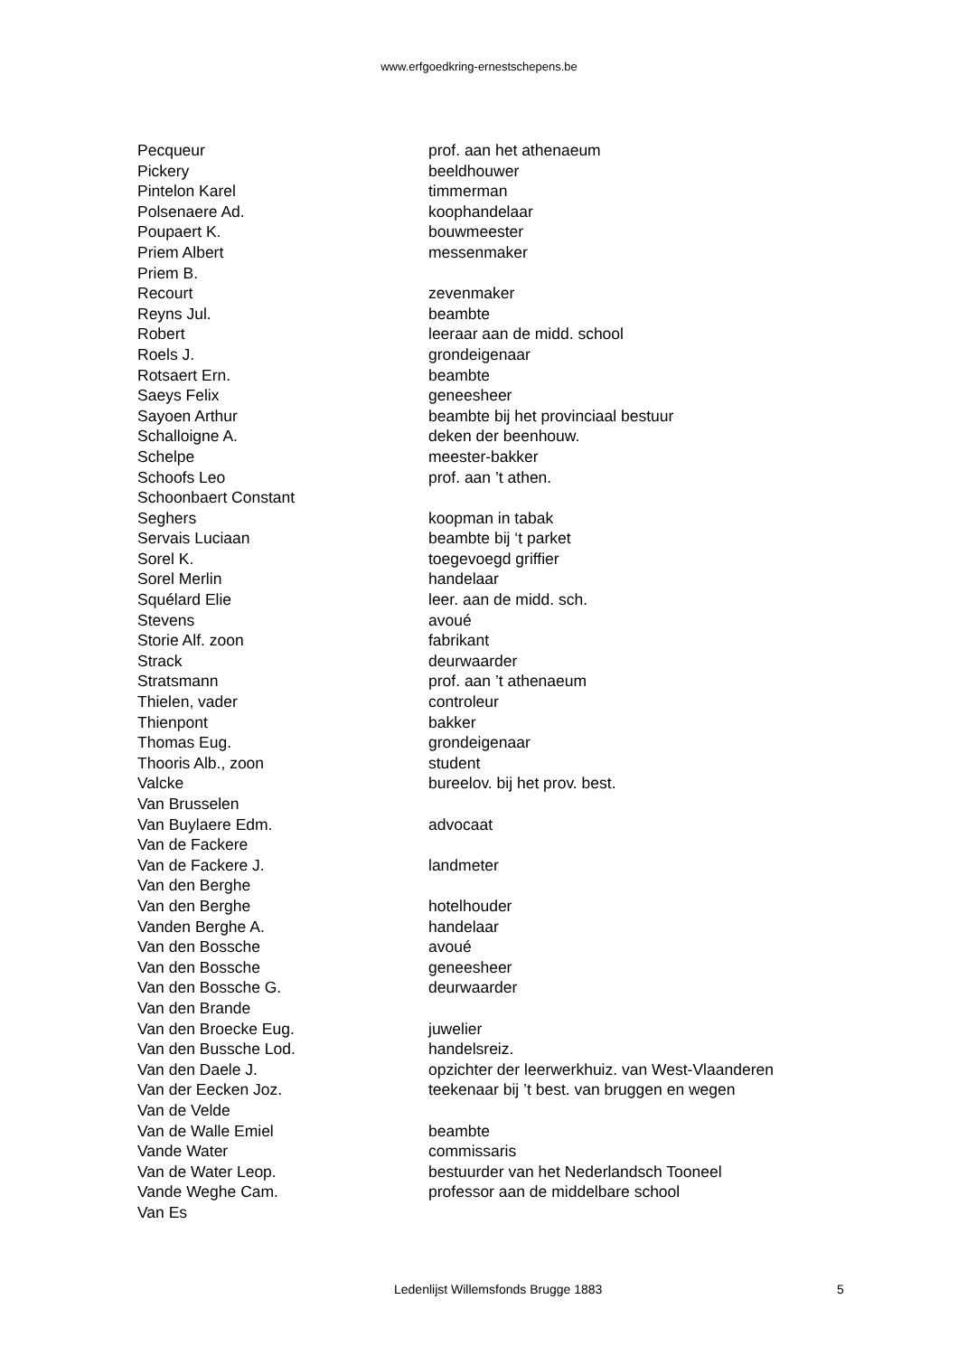www.erfgoedkring-ernestschepens.be
| Pecqueur | prof. aan het athenaeum |
| Pickery | beeldhouwer |
| Pintelon Karel | timmerman |
| Polsenaere Ad. | koophandelaar |
| Poupaert K. | bouwmeester |
| Priem Albert | messenmaker |
| Priem B. | |
| Recourt | zevenmaker |
| Reyns Jul. | beambte |
| Robert | leeraar aan de midd. school |
| Roels J. | grondeigenaar |
| Rotsaert Ern. | beambte |
| Saeys Felix | geneesheer |
| Sayoen Arthur | beambte bij het provinciaal bestuur |
| Schalloigne A. | deken der beenhouw. |
| Schelpe | meester-bakker |
| Schoofs Leo | prof. aan ’t athen. |
| Schoonbaert Constant | |
| Seghers | koopman in tabak |
| Servais Luciaan | beambte bij ‘t parket |
| Sorel K. | toegevoegd griffier |
| Sorel Merlin | handelaar |
| Squélard Elie | leer. aan de midd. sch. |
| Stevens | avoué |
| Storie Alf. zoon | fabrikant |
| Strack | deurwaarder |
| Stratsmann | prof. aan ’t athenaeum |
| Thielen, vader | controleur |
| Thienpont | bakker |
| Thomas Eug. | grondeigenaar |
| Thooris Alb., zoon | student |
| Valcke | bureelov. bij het prov. best. |
| Van Brusselen | |
| Van Buylaere Edm. | advocaat |
| Van de Fackere | |
| Van de Fackere J. | landmeter |
| Van den Berghe | |
| Van den Berghe | hotelhouder |
| Vanden Berghe A. | handelaar |
| Van den Bossche | avoué |
| Van den Bossche | geneesheer |
| Van den Bossche G. | deurwaarder |
| Van den Brande | |
| Van den Broecke Eug. | juwelier |
| Van den Bussche Lod. | handelsreiz. |
| Van den Daele J. | opzichter der leerwerkhuiz. van West-Vlaanderen |
| Van der Eecken Joz. | teekenaar bij ’t best. van bruggen en wegen |
| Van de Velde | |
| Van de Walle Emiel | beambte |
| Vande Water | commissaris |
| Van de Water Leop. | bestuurder van het Nederlandsch Tooneel |
| Vande Weghe Cam. | professor aan de middelbare school |
| Van Es | |
Ledenlijst Willemsfonds Brugge 1883 5